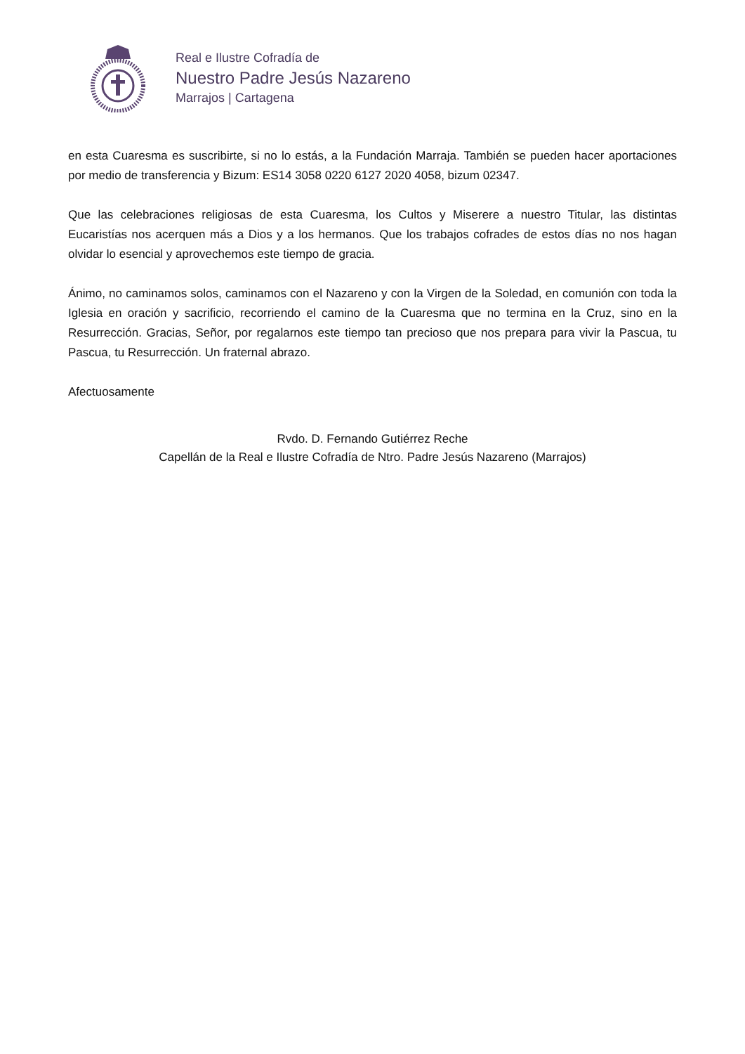Real e Ilustre Cofradía de
Nuestro Padre Jesús Nazareno
Marrajos | Cartagena
en esta Cuaresma es suscribirte, si no lo estás, a la Fundación Marraja. También se pueden hacer aportaciones por medio de transferencia y Bizum: ES14 3058 0220 6127 2020 4058, bizum 02347.
Que las celebraciones religiosas de esta Cuaresma, los Cultos y Miserere a nuestro Titular, las distintas Eucaristías nos acerquen más a Dios y a los hermanos. Que los trabajos cofrades de estos días no nos hagan olvidar lo esencial y aprovechemos este tiempo de gracia.
Ánimo, no caminamos solos, caminamos con el Nazareno y con la Virgen de la Soledad, en comunión con toda la Iglesia en oración y sacrificio, recorriendo el camino de la Cuaresma que no termina en la Cruz, sino en la Resurrección. Gracias, Señor, por regalarnos este tiempo tan precioso que nos prepara para vivir la Pascua, tu Pascua, tu Resurrección. Un fraternal abrazo.
Afectuosamente
Rvdo. D. Fernando Gutiérrez Reche
Capellán de la Real e Ilustre Cofradía de Ntro. Padre Jesús Nazareno (Marrajos)